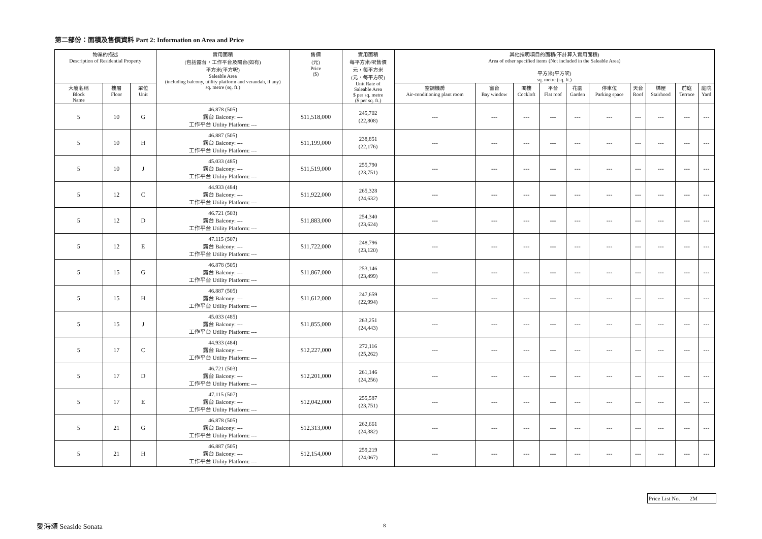第二部份：面積及售價資料 Part 2: Information on Area and Price
| 物業的描述 Description of Residential Property | | | 實用面積 (包括露台，工作平台及陽台(如有) 平方米(平方呎) Saleable Area (including balcony, utility platform and verandah, if any) sq. metre (sq. ft.) | 售價 (元) Price ($) | 實用面積 每平方米/呎售價 元，每平方米 (元，每平方呎) Unit Rate of Saleable Area $ per sq. metre ($ per sq. ft.) | 其他指明項目的面積(不計算入實用面積) Area of other specified items (Not included in the Saleable Area) 平方米(平方呎) sq. metre (sq. ft.) | | | | | | | | | |
| --- | --- | --- | --- | --- | --- | --- | --- | --- | --- | --- | --- | --- | --- | --- | --- |
| 大廈名稱 Block Name | 樓層 Floor | 單位 Unit | | | | 空調機房 Air-conditioning plant room | 窗台 Bay window | 閣樓 Cockloft | 平台 Flat roof | 花園 Garden | 停車位 Parking space | 天台 Roof | 梯屋 Stairhood | 前庭 Terrace | 庭院 Yard |
| 5 | 10 | G | 46.878 (505) 露台 Balcony: --- 工作平台 Utility Platform: --- | $11,518,000 | 245,702 (22,808) | --- | --- | --- | --- | --- | --- | --- | --- | --- | --- |
| 5 | 10 | H | 46.887 (505) 露台 Balcony: --- 工作平台 Utility Platform: --- | $11,199,000 | 238,851 (22,176) | --- | --- | --- | --- | --- | --- | --- | --- | --- | --- |
| 5 | 10 | J | 45.033 (485) 露台 Balcony: --- 工作平台 Utility Platform: --- | $11,519,000 | 255,790 (23,751) | --- | --- | --- | --- | --- | --- | --- | --- | --- | --- |
| 5 | 12 | C | 44.933 (484) 露台 Balcony: --- 工作平台 Utility Platform: --- | $11,922,000 | 265,328 (24,632) | --- | --- | --- | --- | --- | --- | --- | --- | --- | --- |
| 5 | 12 | D | 46.721 (503) 露台 Balcony: --- 工作平台 Utility Platform: --- | $11,883,000 | 254,340 (23,624) | --- | --- | --- | --- | --- | --- | --- | --- | --- | --- |
| 5 | 12 | E | 47.115 (507) 露台 Balcony: --- 工作平台 Utility Platform: --- | $11,722,000 | 248,796 (23,120) | --- | --- | --- | --- | --- | --- | --- | --- | --- | --- |
| 5 | 15 | G | 46.878 (505) 露台 Balcony: --- 工作平台 Utility Platform: --- | $11,867,000 | 253,146 (23,499) | --- | --- | --- | --- | --- | --- | --- | --- | --- | --- |
| 5 | 15 | H | 46.887 (505) 露台 Balcony: --- 工作平台 Utility Platform: --- | $11,612,000 | 247,659 (22,994) | --- | --- | --- | --- | --- | --- | --- | --- | --- | --- |
| 5 | 15 | J | 45.033 (485) 露台 Balcony: --- 工作平台 Utility Platform: --- | $11,855,000 | 263,251 (24,443) | --- | --- | --- | --- | --- | --- | --- | --- | --- | --- |
| 5 | 17 | C | 44.933 (484) 露台 Balcony: --- 工作平台 Utility Platform: --- | $12,227,000 | 272,116 (25,262) | --- | --- | --- | --- | --- | --- | --- | --- | --- | --- |
| 5 | 17 | D | 46.721 (503) 露台 Balcony: --- 工作平台 Utility Platform: --- | $12,201,000 | 261,146 (24,256) | --- | --- | --- | --- | --- | --- | --- | --- | --- | --- |
| 5 | 17 | E | 47.115 (507) 露台 Balcony: --- 工作平台 Utility Platform: --- | $12,042,000 | 255,587 (23,751) | --- | --- | --- | --- | --- | --- | --- | --- | --- | --- |
| 5 | 21 | G | 46.878 (505) 露台 Balcony: --- 工作平台 Utility Platform: --- | $12,313,000 | 262,661 (24,382) | --- | --- | --- | --- | --- | --- | --- | --- | --- | --- |
| 5 | 21 | H | 46.887 (505) 露台 Balcony: --- 工作平台 Utility Platform: --- | $12,154,000 | 259,219 (24,067) | --- | --- | --- | --- | --- | --- | --- | --- | --- | --- |
Price List No. 2M
愛海頌 Seaside Sonata 8